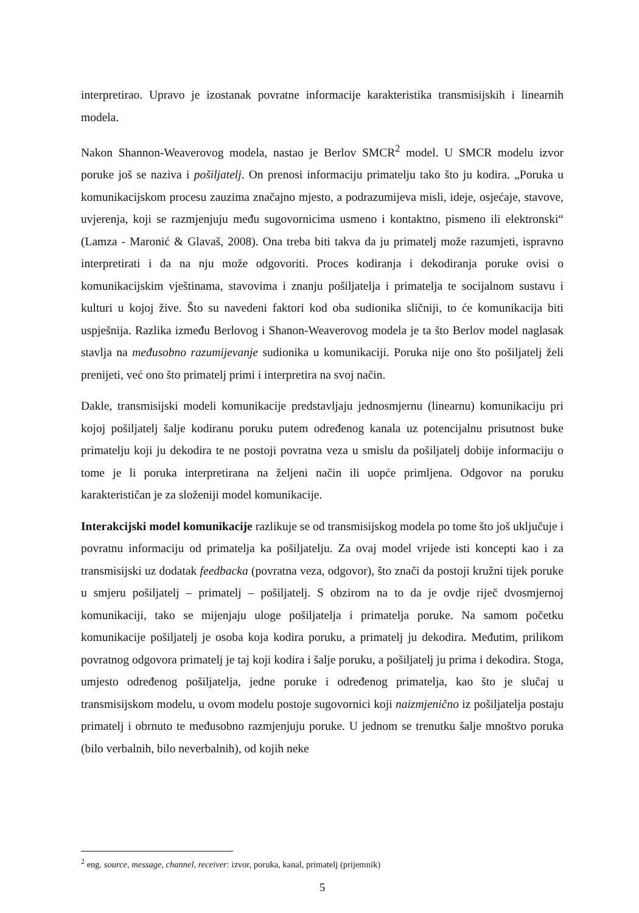interpretirao. Upravo je izostanak povratne informacije karakteristika transmisijskih i linearnih modela.
Nakon Shannon-Weaverovog modela, nastao je Berlov SMCR<sup>2</sup> model. U SMCR modelu izvor poruke još se naziva i pošiljatelj. On prenosi informaciju primatelju tako što ju kodira. „Poruka u komunikacijskom procesu zauzima značajno mjesto, a podrazumijeva misli, ideje, osjećaje, stavove, uvjerenja, koji se razmjenjuju među sugovornicima usmeno i kontaktno, pismeno ili elektronski“ (Lamza - Maronić & Glavaš, 2008). Ona treba biti takva da ju primatelj može razumjeti, ispravno interpretirati i da na nju može odgovoriti. Proces kodiranja i dekodiranja poruke ovisi o komunikacijskim vještinama, stavovima i znanju pošiljatelja i primatelja te socijalnom sustavu i kulturi u kojoj žive. Što su navedeni faktori kod oba sudionika sličniji, to će komunikacija biti uspješnija. Razlika između Berlovog i Shanon-Weaverovog modela je ta što Berlov model naglasak stavlja na međusobno razumijevanje sudionika u komunikaciji. Poruka nije ono što pošiljatelj želi prenijeti, već ono što primatelj primi i interpretira na svoj način.
Dakle, transmisijski modeli komunikacije predstavljaju jednosmjernu (linearnu) komunikaciju pri kojoj pošiljatelj šalje kodiranu poruku putem određenog kanala uz potencijalnu prisutnost buke primatelju koji ju dekodira te ne postoji povratna veza u smislu da pošiljatelj dobije informaciju o tome je li poruka interpretirana na željeni način ili uopće primljena. Odgovor na poruku karakterističan je za složeniji model komunikacije.
Interakcijski model komunikacije razlikuje se od transmisijskog modela po tome što još uključuje i povratnu informaciju od primatelja ka pošiljatelju. Za ovaj model vrijede isti koncepti kao i za transmisijski uz dodatak feedbacka (povratna veza, odgovor), što znači da postoji kružni tijek poruke u smjeru pošiljatelj – primatelj – pošiljatelj. S obzirom na to da je ovdje riječ dvosmjernoj komunikaciji, tako se mijenjaju uloge pošiljatelja i primatelja poruke. Na samom početku komunikacije pošiljatelj je osoba koja kodira poruku, a primatelj ju dekodira. Međutim, prilikom povratnog odgovora primatelj je taj koji kodira i šalje poruku, a pošiljatelj ju prima i dekodira. Stoga, umjesto određenog pošiljatelja, jedne poruke i određenog primatelja, kao što je slučaj u transmisijskom modelu, u ovom modelu postoje sugovornici koji naizmjenično iz pošiljatelja postaju primatelj i obrnuto te međusobno razmjenjuju poruke. U jednom se trenutku šalje mnoštvo poruka (bilo verbalnih, bilo neverbalnih), od kojih neke
<sup>2</sup> eng. source, message, channel, receiver: izvor, poruka, kanal, primatelj (prijemnik)
5